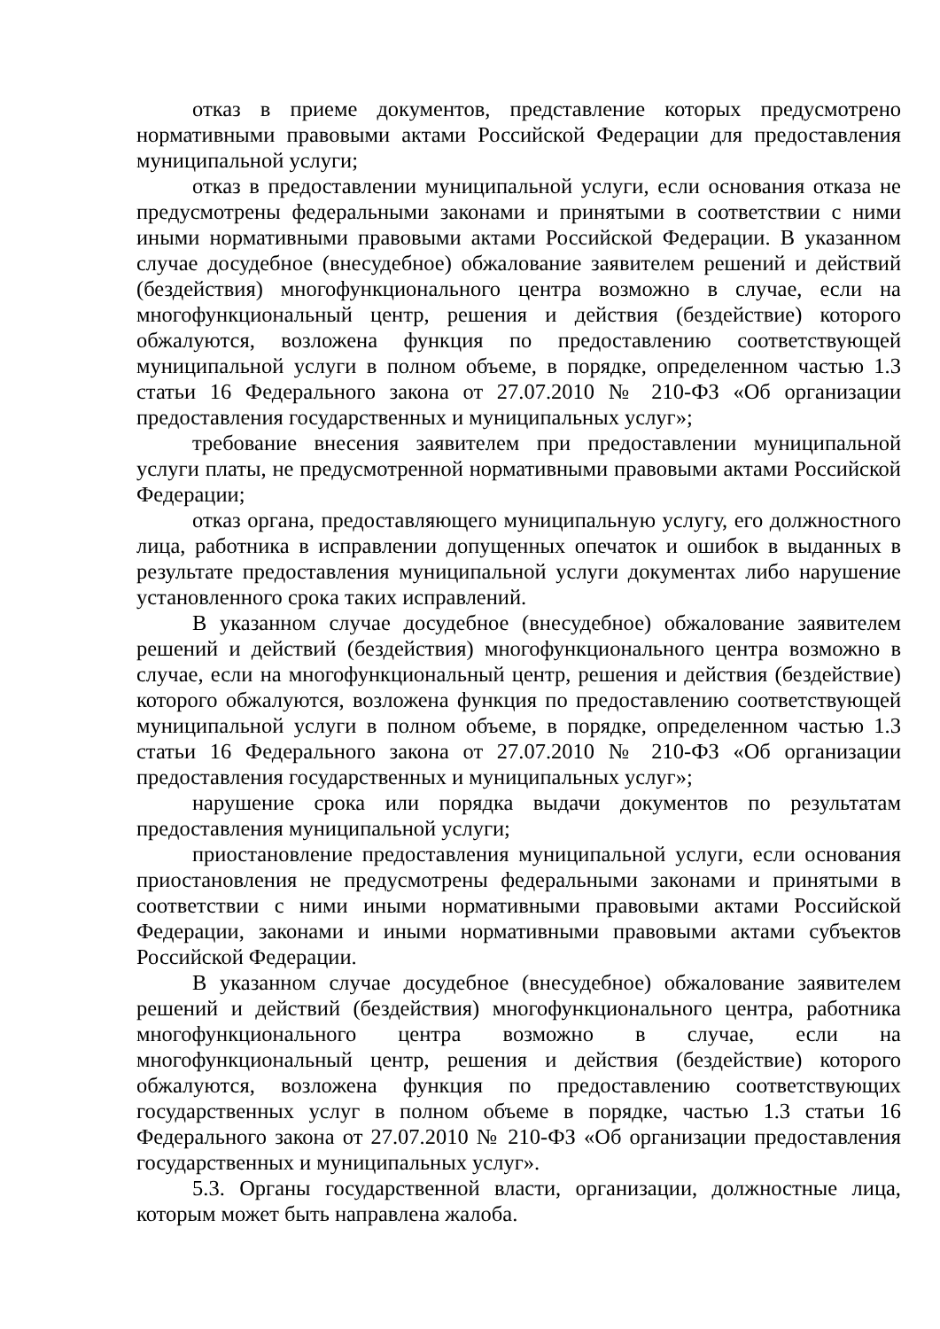отказ в приеме документов, представление которых предусмотрено нормативными правовыми актами Российской Федерации для предоставления муниципальной услуги;
отказ в предоставлении муниципальной услуги, если основания отказа не предусмотрены федеральными законами и принятыми в соответствии с ними иными нормативными правовыми актами Российской Федерации. В указанном случае досудебное (внесудебное) обжалование заявителем решений и действий (бездействия) многофункционального центра возможно в случае, если на многофункциональный центр, решения и действия (бездействие) которого обжалуются, возложена функция по предоставлению соответствующей муниципальной услуги в полном объеме, в порядке, определенном частью 1.3 статьи 16 Федерального закона от 27.07.2010 № 210-ФЗ «Об организации предоставления государственных и муниципальных услуг»;
требование внесения заявителем при предоставлении муниципальной услуги платы, не предусмотренной нормативными правовыми актами Российской Федерации;
отказ органа, предоставляющего муниципальную услугу, его должностного лица, работника в исправлении допущенных опечаток и ошибок в выданных в результате предоставления муниципальной услуги документах либо нарушение установленного срока таких исправлений.
В указанном случае досудебное (внесудебное) обжалование заявителем решений и действий (бездействия) многофункционального центра возможно в случае, если на многофункциональный центр, решения и действия (бездействие) которого обжалуются, возложена функция по предоставлению соответствующей муниципальной услуги в полном объеме, в порядке, определенном частью 1.3 статьи 16 Федерального закона от 27.07.2010 № 210-ФЗ «Об организации предоставления государственных и муниципальных услуг»;
нарушение срока или порядка выдачи документов по результатам предоставления муниципальной услуги;
приостановление предоставления муниципальной услуги, если основания приостановления не предусмотрены федеральными законами и принятыми в соответствии с ними иными нормативными правовыми актами Российской Федерации, законами и иными нормативными правовыми актами субъектов Российской Федерации.
В указанном случае досудебное (внесудебное) обжалование заявителем решений и действий (бездействия) многофункционального центра, работника многофункционального центра возможно в случае, если на многофункциональный центр, решения и действия (бездействие) которого обжалуются, возложена функция по предоставлению соответствующих государственных услуг в полном объеме в порядке, частью 1.3 статьи 16 Федерального закона от 27.07.2010 № 210-ФЗ «Об организации предоставления государственных и муниципальных услуг».
5.3. Органы государственной власти, организации, должностные лица, которым может быть направлена жалоба.